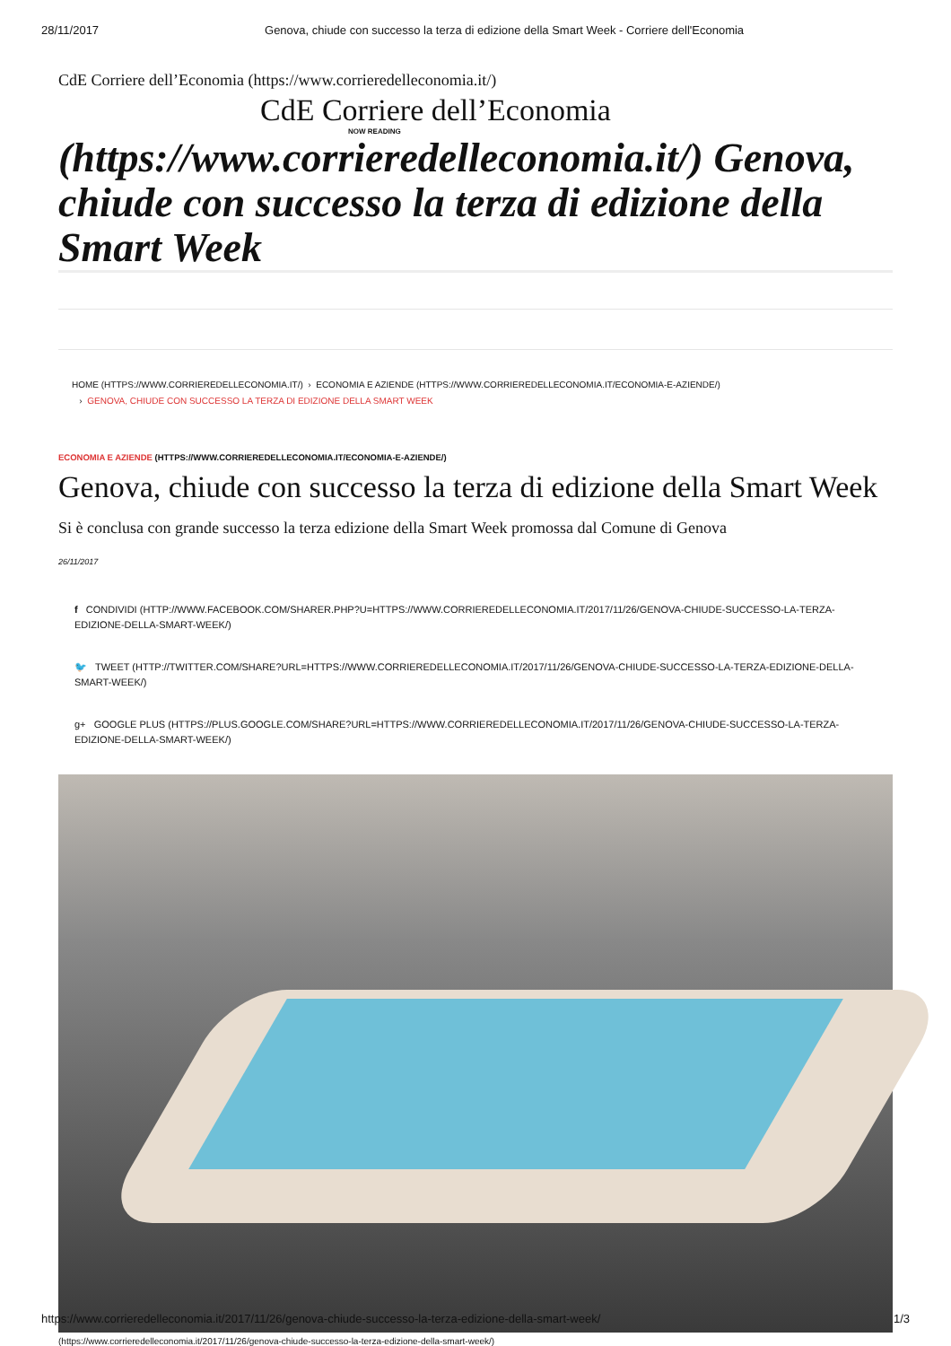28/11/2017 Genova, chiude con successo la terza di edizione della Smart Week - Corriere dell'Economia
CdE Corriere dell’Economia (https://www.corrieredelleconomia.it/)
CdE Corriere dell’Economia
NOW READING
(https://www.corrieredelleconomia.it/) Genova, chiude con successo la terza di edizione della Smart Week
HOME (HTTPS://WWW.CORRIEREDELLECONOMIA.IT/) › ECONOMIA E AZIENDE (HTTPS://WWW.CORRIEREDELLECONOMIA.IT/ECONOMIA-E-AZIENDE/)
› GENOVA, CHIUDE CON SUCCESSO LA TERZA DI EDIZIONE DELLA SMART WEEK
ECONOMIA E AZIENDE (HTTPS://WWW.CORRIEREDELLECONOMIA.IT/ECONOMIA-E-AZIENDE/)
Genova, chiude con successo la terza di edizione della Smart Week
Si è conclusa con grande successo la terza edizione della Smart Week promossa dal Comune di Genova
26/11/2017
f CONDIVIDI (HTTP://WWW.FACEBOOK.COM/SHARER.PHP?U=HTTPS://WWW.CORRIEREDELLECONOMIA.IT/2017/11/26/GENOVA-CHIUDE-SUCCESSO-LA-TERZA-EDIZIONE-DELLA-SMART-WEEK/)
🐦 TWEET (HTTP://TWITTER.COM/SHARE?URL=HTTPS://WWW.CORRIEREDELLECONOMIA.IT/2017/11/26/GENOVA-CHIUDE-SUCCESSO-LA-TERZA-EDIZIONE-DELLA-SMART-WEEK/)
g+ GOOGLE PLUS (HTTPS://PLUS.GOOGLE.COM/SHARE?URL=HTTPS://WWW.CORRIEREDELLECONOMIA.IT/2017/11/26/GENOVA-CHIUDE-SUCCESSO-LA-TERZA-EDIZIONE-DELLA-SMART-WEEK/)
(https://www.corrieredelleconomia.it/2017/11/26/genova-chiude-successo-la-terza-edizione-della-smart-week/)
https://www.corrieredelleconomia.it/2017/11/26/genova-chiude-successo-la-terza-edizione-della-smart-week/ 1/3